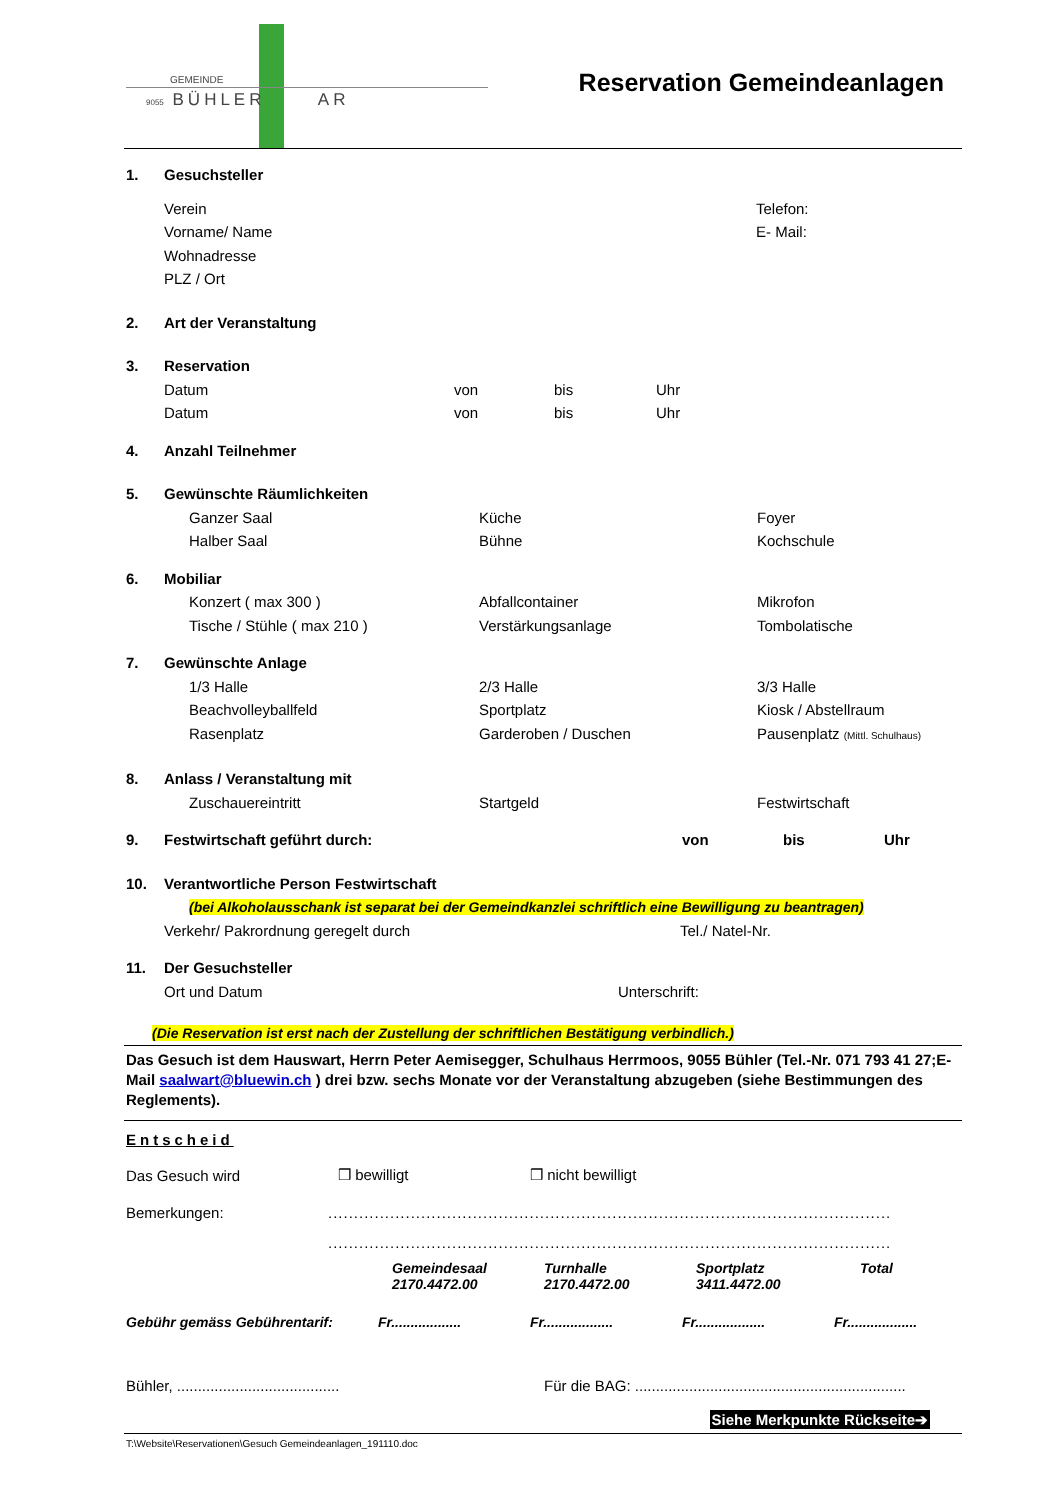GEMEINDE
9055 BÜHLER AR
Reservation Gemeindeanlagen
1. Gesuchsteller
Verein Telefon:
Vorname/ Name E- Mail:
Wohnadresse
PLZ / Ort
2. Art der Veranstaltung
3. Reservation
Datum von bis Uhr
Datum von bis Uhr
4. Anzahl Teilnehmer
5. Gewünschte Räumlichkeiten
Ganzer Saal Küche Foyer
Halber Saal Bühne Kochschule
6. Mobiliar
Konzert ( max 300 ) Abfallcontainer Mikrofon
Tische / Stühle ( max 210 ) Verstärkungsanlage Tombolatische
7. Gewünschte Anlage
1/3 Halle 2/3 Halle 3/3 Halle
Beachvolleyballfeld Sportplatz Kiosk / Abstellraum
Rasenplatz Garderoben / Duschen Pausenplatz (Mittl. Schulhaus)
8. Anlass / Veranstaltung mit
Zuschauereintritt Startgeld Festwirtschaft
9. Festwirtschaft geführt durch: von bis Uhr
10. Verantwortliche Person Festwirtschaft
(bei Alkoholausschank ist separat bei der Gemeindkanzlei schriftlich eine Bewilligung zu beantragen)
Verkehr/ Pakrordnung geregelt durch Tel./ Natel-Nr.
11. Der Gesuchsteller
Ort und Datum Unterschrift:
(Die Reservation ist erst nach der Zustellung der schriftlichen Bestätigung verbindlich.)
Das Gesuch ist dem Hauswart, Herrn Peter Aemisegger, Schulhaus Herrmoos, 9055 Bühler (Tel.-Nr. 071 793 41 27;E-Mail saalwart@bluewin.ch ) drei bzw. sechs Monate vor der Veranstaltung abzugeben (siehe Bestimmungen des Reglements).
Entscheid
Das Gesuch wird ❒ bewilligt ❒ nicht bewilligt
Bemerkungen:.............................................................................................................
.............................................................................................................
Gemeindesaal
2170.4472.00 Turnhalle
2170.4472.00 Sportplatz
3411.4472.00 Total
Gebühr gemäss Gebührentarif: Fr.................. Fr.................. Fr.................. Fr..................
Bühler, ....................................... Für die BAG: .................................................................
Siehe Merkpunkte Rückseite➔
T:\Website\Reservationen\Gesuch Gemeindeanlagen_191110.doc